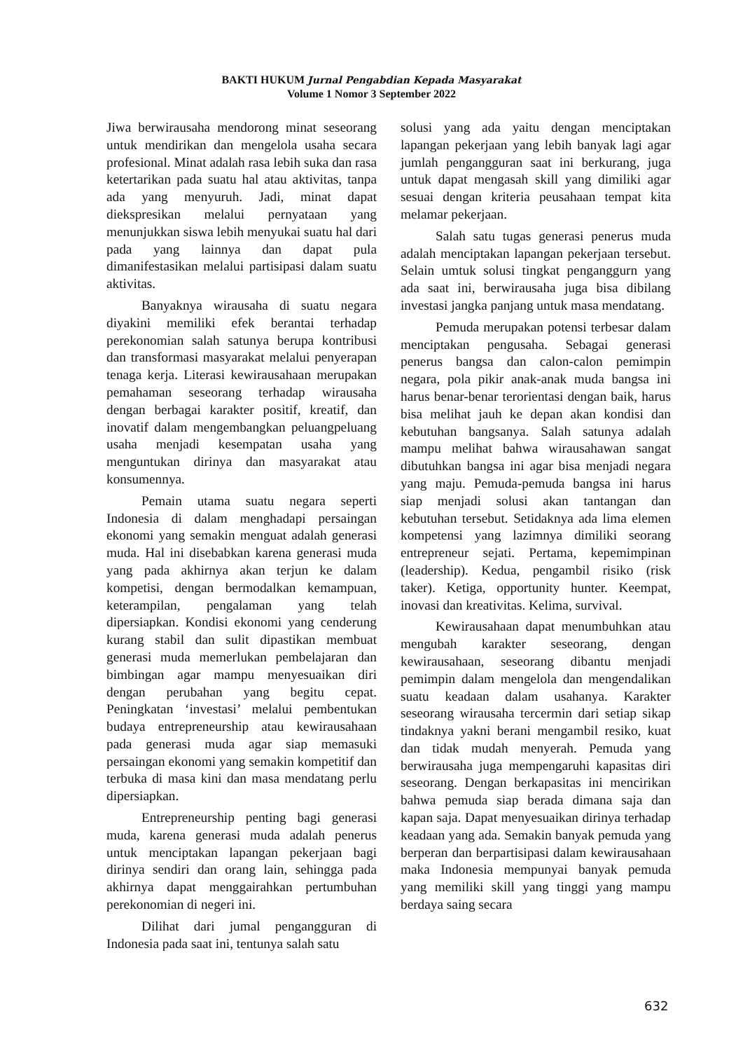BAKTI HUKUM Jurnal Pengabdian Kepada Masyarakat
Volume 1 Nomor 3 September 2022
Jiwa berwirausaha mendorong minat seseorang untuk mendirikan dan mengelola usaha secara profesional. Minat adalah rasa lebih suka dan rasa ketertarikan pada suatu hal atau aktivitas, tanpa ada yang menyuruh. Jadi, minat dapat diekspresikan melalui pernyataan yang menunjukkan siswa lebih menyukai suatu hal dari pada yang lainnya dan dapat pula dimanifestasikan melalui partisipasi dalam suatu aktivitas.
Banyaknya wirausaha di suatu negara diyakini memiliki efek berantai terhadap perekonomian salah satunya berupa kontribusi dan transformasi masyarakat melalui penyerapan tenaga kerja. Literasi kewirausahaan merupakan pemahaman seseorang terhadap wirausaha dengan berbagai karakter positif, kreatif, dan inovatif dalam mengembangkan peluangpeluang usaha menjadi kesempatan usaha yang menguntukan dirinya dan masyarakat atau konsumennya.
Pemain utama suatu negara seperti Indonesia di dalam menghadapi persaingan ekonomi yang semakin menguat adalah generasi muda. Hal ini disebabkan karena generasi muda yang pada akhirnya akan terjun ke dalam kompetisi, dengan bermodalkan kemampuan, keterampilan, pengalaman yang telah dipersiapkan. Kondisi ekonomi yang cenderung kurang stabil dan sulit dipastikan membuat generasi muda memerlukan pembelajaran dan bimbingan agar mampu menyesuaikan diri dengan perubahan yang begitu cepat. Peningkatan ‘investasi’ melalui pembentukan budaya entrepreneurship atau kewirausahaan pada generasi muda agar siap memasuki persaingan ekonomi yang semakin kompetitif dan terbuka di masa kini dan masa mendatang perlu dipersiapkan.
Entrepreneurship penting bagi generasi muda, karena generasi muda adalah penerus untuk menciptakan lapangan pekerjaan bagi dirinya sendiri dan orang lain, sehingga pada akhirnya dapat menggairahkan pertumbuhan perekonomian di negeri ini.
Dilihat dari jumal pengangguran di Indonesia pada saat ini, tentunya salah satu
solusi yang ada yaitu dengan menciptakan lapangan pekerjaan yang lebih banyak lagi agar jumlah pengangguran saat ini berkurang, juga untuk dapat mengasah skill yang dimiliki agar sesuai dengan kriteria peusahaan tempat kita melamar pekerjaan.
Salah satu tugas generasi penerus muda adalah menciptakan lapangan pekerjaan tersebut. Selain umtuk solusi tingkat penganggurn yang ada saat ini, berwirausaha juga bisa dibilang investasi jangka panjang untuk masa mendatang.
Pemuda merupakan potensi terbesar dalam menciptakan pengusaha. Sebagai generasi penerus bangsa dan calon-calon pemimpin negara, pola pikir anak-anak muda bangsa ini harus benar-benar terorientasi dengan baik, harus bisa melihat jauh ke depan akan kondisi dan kebutuhan bangsanya. Salah satunya adalah mampu melihat bahwa wirausahawan sangat dibutuhkan bangsa ini agar bisa menjadi negara yang maju. Pemuda-pemuda bangsa ini harus siap menjadi solusi akan tantangan dan kebutuhan tersebut. Setidaknya ada lima elemen kompetensi yang lazimnya dimiliki seorang entrepreneur sejati. Pertama, kepemimpinan (leadership). Kedua, pengambil risiko (risk taker). Ketiga, opportunity hunter. Keempat, inovasi dan kreativitas. Kelima, survival.
Kewirausahaan dapat menumbuhkan atau mengubah karakter seseorang, dengan kewirausahaan, seseorang dibantu menjadi pemimpin dalam mengelola dan mengendalikan suatu keadaan dalam usahanya. Karakter seseorang wirausaha tercermin dari setiap sikap tindaknya yakni berani mengambil resiko, kuat dan tidak mudah menyerah. Pemuda yang berwirausaha juga mempengaruhi kapasitas diri seseorang. Dengan berkapasitas ini mencirikan bahwa pemuda siap berada dimana saja dan kapan saja. Dapat menyesuaikan dirinya terhadap keadaan yang ada. Semakin banyak pemuda yang berperan dan berpartisipasi dalam kewirausahaan maka Indonesia mempunyai banyak pemuda yang memiliki skill yang tinggi yang mampu berdaya saing secara
632